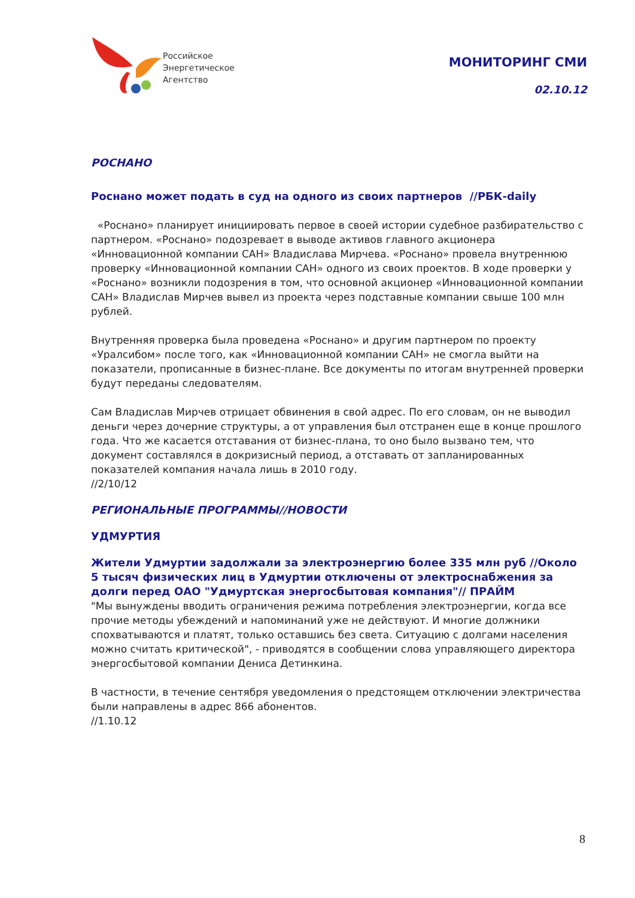Российское
Энергетическое
Агентство
МОНИТОРИНГ СМИ
02.10.12
РОСНАНО
Роснано может подать в суд на одного из своих партнеров //РБК-daily
«Роснано» планирует инициировать первое в своей истории судебное разбирательство с партнером. «Роснано» подозревает в выводе активов главного акционера «Инновационной компании САН» Владислава Мирчева. «Роснано» провела внутреннюю проверку «Инновационной компании САН» одного из своих проектов. В ходе проверки у «Роснано» возникли подозрения в том, что основной акционер «Инновационной компании САН» Владислав Мирчев вывел из проекта через подставные компании свыше 100 млн рублей.
Внутренняя проверка была проведена «Роснано» и другим партнером по проекту «Уралсибом» после того, как «Инновационной компании САН» не смогла выйти на показатели, прописанные в бизнес-плане. Все документы по итогам внутренней проверки будут переданы следователям.
Сам Владислав Мирчев отрицает обвинения в свой адрес. По его словам, он не выводил деньги через дочерние структуры, а от управления был отстранен еще в конце прошлого года. Что же касается отставания от бизнес-плана, то оно было вызвано тем, что документ составлялся в докризисный период, а отставать от запланированных показателей компания начала лишь в 2010 году.
//2/10/12
РЕГИОНАЛЬНЫЕ ПРОГРАММЫ//НОВОСТИ
УДМУРТИЯ
Жители Удмуртии задолжали за электроэнергию более 335 млн руб //Около 5 тысяч физических лиц в Удмуртии отключены от электроснабжения за долги перед ОАО "Удмуртская энергосбытовая компания"// ПРАЙМ
"Мы вынуждены вводить ограничения режима потребления электроэнергии, когда все прочие методы убеждений и напоминаний уже не действуют. И многие должники спохватываются и платят, только оставшись без света. Ситуацию с долгами населения можно считать критической", - приводятся в сообщении слова управляющего директора энергосбытовой компании Дениса Детинкина.
В частности, в течение сентября уведомления о предстоящем отключении электричества были направлены в адрес 866 абонентов.
//1.10.12
8